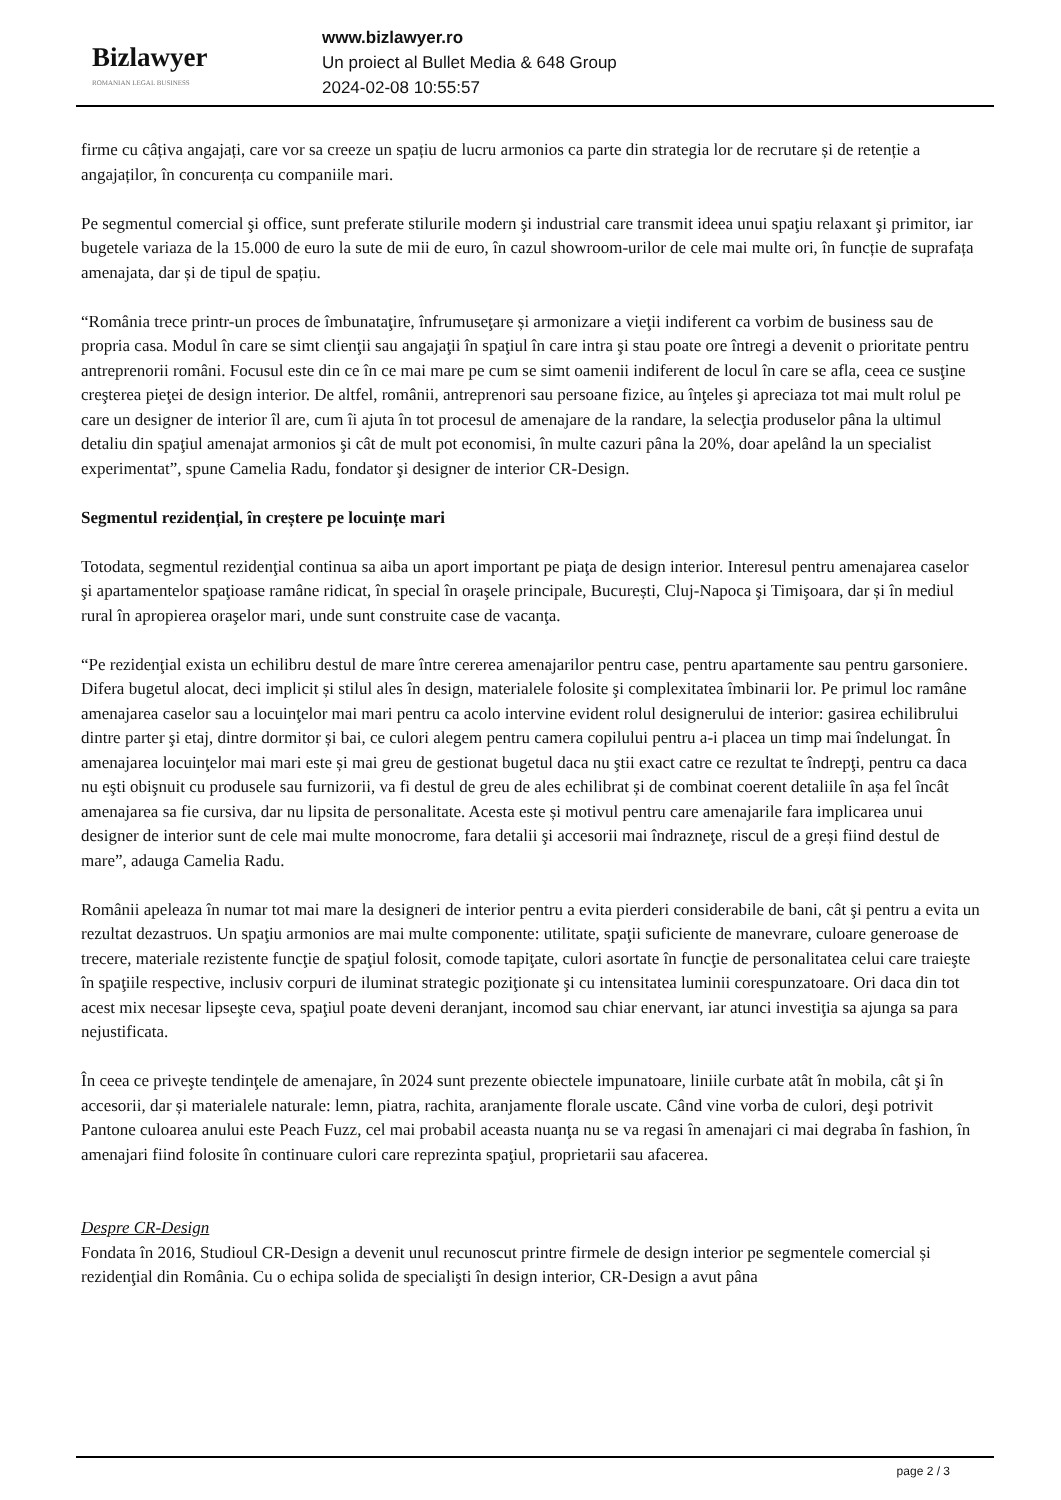Bizlawyer
ROMANIAN LEGAL BUSINESS
www.bizlawyer.ro
Un proiect al Bullet Media & 648 Group
2024-02-08 10:55:57
firme cu câțiva angajați, care vor sa creeze un spațiu de lucru armonios ca parte din strategia lor de recrutare și de retenție a angajaților, în concurența cu companiile mari.
Pe segmentul comercial şi office, sunt preferate stilurile modern şi industrial care transmit ideea unui spaţiu relaxant şi primitor, iar bugetele variaza de la 15.000 de euro la sute de mii de euro, în cazul showroom-urilor de cele mai multe ori, în funcție de suprafața amenajata, dar și de tipul de spațiu.
“România trece printr-un proces de îmbunataţire, înfrumuseţare și armonizare a vieţii indiferent ca vorbim de business sau de propria casa. Modul în care se simt clienţii sau angajaţii în spaţiul în care intra şi stau poate ore întregi a devenit o prioritate pentru antreprenorii români. Focusul este din ce în ce mai mare pe cum se simt oamenii indiferent de locul în care se afla, ceea ce susţine creşterea pieţei de design interior. De altfel, românii, antreprenori sau persoane fizice, au înţeles şi apreciaza tot mai mult rolul pe care un designer de interior îl are, cum îi ajuta în tot procesul de amenajare de la randare, la selecţia produselor pâna la ultimul detaliu din spaţiul amenajat armonios şi cât de mult pot economisi, în multe cazuri pâna la 20%, doar apelând la un specialist experimentat”, spune Camelia Radu, fondator şi designer de interior CR-Design.
Segmentul rezidențial, în creștere pe locuințe mari
Totodata, segmentul rezidenţial continua sa aiba un aport important pe piaţa de design interior. Interesul pentru amenajarea caselor şi apartamentelor spaţioase ramâne ridicat, în special în oraşele principale, București, Cluj-Napoca şi Timişoara, dar și în mediul rural în apropierea oraşelor mari, unde sunt construite case de vacanţa.
“Pe rezidenţial exista un echilibru destul de mare între cererea amenajarilor pentru case, pentru apartamente sau pentru garsoniere. Difera bugetul alocat, deci implicit și stilul ales în design, materialele folosite şi complexitatea îmbinarii lor. Pe primul loc ramâne amenajarea caselor sau a locuinţelor mai mari pentru ca acolo intervine evident rolul designerului de interior: gasirea echilibrului dintre parter şi etaj, dintre dormitor și bai, ce culori alegem pentru camera copilului pentru a-i placea un timp mai îndelungat. În amenajarea locuinţelor mai mari este și mai greu de gestionat bugetul daca nu ştii exact catre ce rezultat te îndrepţi, pentru ca daca nu eşti obişnuit cu produsele sau furnizorii, va fi destul de greu de ales echilibrat și de combinat coerent detaliile în așa fel încât amenajarea sa fie cursiva, dar nu lipsita de personalitate. Acesta este și motivul pentru care amenajarile fara implicarea unui designer de interior sunt de cele mai multe monocrome, fara detalii şi accesorii mai îndrazneţe, riscul de a greși fiind destul de mare”, adauga Camelia Radu.
Românii apeleaza în numar tot mai mare la designeri de interior pentru a evita pierderi considerabile de bani, cât şi pentru a evita un rezultat dezastruos. Un spaţiu armonios are mai multe componente: utilitate, spaţii suficiente de manevrare, culoare generoase de trecere, materiale rezistente funcţie de spaţiul folosit, comode tapiţate, culori asortate în funcţie de personalitatea celui care traieşte în spaţiile respective, inclusiv corpuri de iluminat strategic poziţionate şi cu intensitatea luminii corespunzatoare. Ori daca din tot acest mix necesar lipseşte ceva, spaţiul poate deveni deranjant, incomod sau chiar enervant, iar atunci investiţia sa ajunga sa para nejustificata.
În ceea ce priveşte tendinţele de amenajare, în 2024 sunt prezente obiectele impunatoare, liniile curbate atât în mobila, cât şi în accesorii, dar și materialele naturale: lemn, piatra, rachita, aranjamente florale uscate. Când vine vorba de culori, deşi potrivit Pantone culoarea anului este Peach Fuzz, cel mai probabil aceasta nuanţa nu se va regasi în amenajari ci mai degraba în fashion, în amenajari fiind folosite în continuare culori care reprezinta spaţiul, proprietarii sau afacerea.
Despre CR-Design
Fondata în 2016, Studioul CR-Design a devenit unul recunoscut printre firmele de design interior pe segmentele comercial și rezidenţial din România. Cu o echipa solida de specialişti în design interior, CR-Design a avut pâna
page 2 / 3